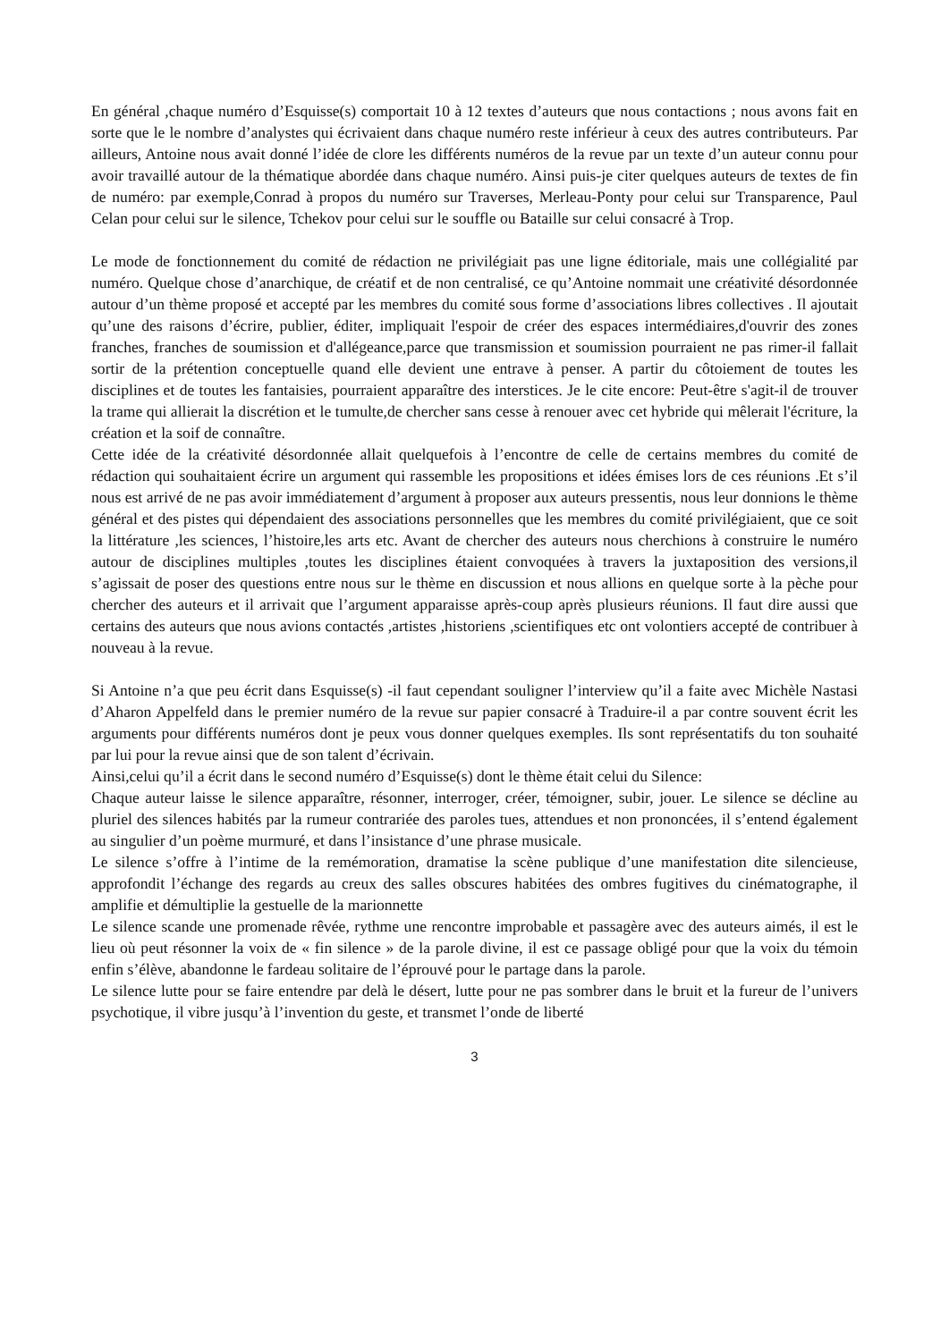En général ,chaque numéro d’Esquisse(s) comportait 10 à 12 textes d’auteurs que nous contactions ; nous avons fait en sorte que le le nombre d’analystes qui écrivaient dans chaque numéro reste inférieur à ceux des autres contributeurs. Par ailleurs, Antoine nous avait donné l’idée de clore les différents numéros de la revue par un texte d’un auteur connu pour avoir travaillé autour de la thématique abordée dans chaque numéro. Ainsi puis-je citer quelques auteurs de textes de fin de numéro: par exemple,Conrad à propos du numéro sur Traverses, Merleau-Ponty pour celui sur Transparence, Paul Celan pour celui sur le silence, Tchekov pour celui sur le souffle ou Bataille sur celui consacré à Trop.
Le mode de fonctionnement du comité de rédaction ne privilégiait pas une ligne éditoriale, mais une collégialité par numéro. Quelque chose d’anarchique, de créatif et de non centralisé, ce qu’Antoine nommait une créativité désordonnée autour d’un thème proposé et accepté par les membres du comité sous forme d’associations libres collectives . Il ajoutait qu’une des raisons d’écrire, publier, éditer, impliquait l'espoir de créer des espaces intermédiaires,d'ouvrir des zones franches, franches de soumission et d'allégeance,parce que transmission et soumission pourraient ne pas rimer-il fallait sortir de la prétention conceptuelle quand elle devient une entrave à penser. A partir du côtoiement de toutes les disciplines et de toutes les fantaisies, pourraient apparaître des interstices. Je le cite encore: Peut-être s'agit-il de trouver la trame qui allierait la discrétion et le tumulte,de chercher sans cesse à renouer avec cet hybride qui mêlerait l'écriture, la création et la soif de connaître.
Cette idée de la créativité désordonnée allait quelquefois à l’encontre de celle de certains membres du comité de rédaction qui souhaitaient écrire un argument qui rassemble les propositions et idées émises lors de ces réunions .Et s’il nous est arrivé de ne pas avoir immédiatement d’argument à proposer aux auteurs pressentis, nous leur donnions le thème général et des pistes qui dépendaient des associations personnelles que les membres du comité privilégiaient, que ce soit la littérature ,les sciences, l’histoire,les arts etc. Avant de chercher des auteurs nous cherchions à construire le numéro autour de disciplines multiples ,toutes les disciplines étaient convoquées à travers la juxtaposition des versions,il s’agissait de poser des questions entre nous sur le thème en discussion et nous allions en quelque sorte à la pèche pour chercher des auteurs et il arrivait que l’argument apparaisse après-coup après plusieurs réunions. Il faut dire aussi que certains des auteurs que nous avions contactés ,artistes ,historiens ,scientifiques etc ont volontiers accepté de contribuer à nouveau à la revue.
Si Antoine n’a que peu écrit dans Esquisse(s) -il faut cependant souligner l’interview qu’il a faite avec Michèle Nastasi d’Aharon Appelfeld dans le premier numéro de la revue sur papier consacré à Traduire-il a par contre souvent écrit les arguments pour différents numéros dont je peux vous donner quelques exemples. Ils sont représentatifs du ton souhaité par lui pour la revue ainsi que de son talent d’écrivain.
Ainsi,celui qu’il a écrit dans le second numéro d’Esquisse(s) dont le thème était celui du Silence:
Chaque auteur laisse le silence apparaître, résonner, interroger, créer, témoigner, subir, jouer. Le silence se décline au pluriel des silences habités par la rumeur contrariée des paroles tues, attendues et non prononcées, il s’entend également au singulier d’un poème murmuré, et dans l’insistance d’une phrase musicale.
Le silence s’offre à l’intime de la remémoration, dramatise la scène publique d’une manifestation dite silencieuse, approfondit l’échange des regards au creux des salles obscures habitées des ombres fugitives du cinématographe, il amplifie et démultiplie la gestuelle de la marionnette
Le silence scande une promenade rêvée, rythme une rencontre improbable et passagère avec des auteurs aimés, il est le lieu où peut résonner la voix de « fin silence » de la parole divine, il est ce passage obligé pour que la voix du témoin enfin s’élève, abandonne le fardeau solitaire de l’éprouvé pour le partage dans la parole.
Le silence lutte pour se faire entendre par delà le désert, lutte pour ne pas sombrer dans le bruit et la fureur de l’univers psychotique, il vibre jusqu’à l’invention du geste, et transmet l’onde de liberté
3